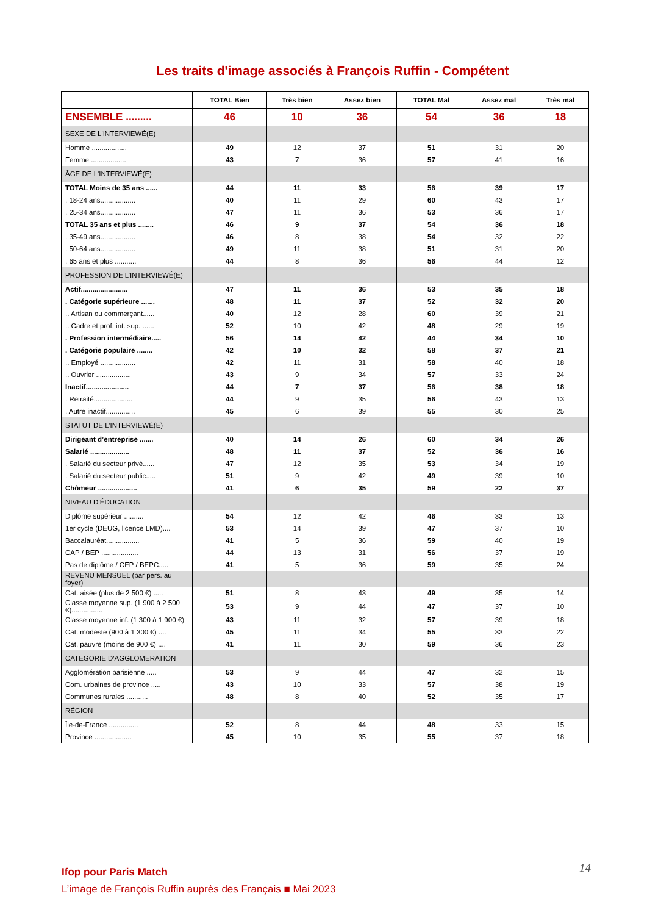Les traits d'image associés à François Ruffin - Compétent
| | TOTAL Bien | Très bien | Assez bien | TOTAL Mal | Assez mal | Très mal |
| --- | --- | --- | --- | --- | --- | --- |
| ENSEMBLE ......... | 46 | 10 | 36 | 54 | 36 | 18 |
| SEXE DE L'INTERVIEWÉ(E) | | | | | | |
| Homme .................. | 49 | 12 | 37 | 51 | 31 | 20 |
| Femme .................. | 43 | 7 | 36 | 57 | 41 | 16 |
| ÂGE DE L'INTERVIEWÉ(E) | | | | | | |
| TOTAL Moins de 35 ans ...... | 44 | 11 | 33 | 56 | 39 | 17 |
| . 18-24 ans.................. | 40 | 11 | 29 | 60 | 43 | 17 |
| . 25-34 ans.................. | 47 | 11 | 36 | 53 | 36 | 17 |
| TOTAL 35 ans et plus ........ | 46 | 9 | 37 | 54 | 36 | 18 |
| . 35-49 ans.................. | 46 | 8 | 38 | 54 | 32 | 22 |
| . 50-64 ans.................. | 49 | 11 | 38 | 51 | 31 | 20 |
| . 65 ans et plus ........... | 44 | 8 | 36 | 56 | 44 | 12 |
| PROFESSION DE L’INTERVIEWÉ(E) | | | | | | |
| Actif........................ | 47 | 11 | 36 | 53 | 35 | 18 |
| . Catégorie supérieure ....... | 48 | 11 | 37 | 52 | 32 | 20 |
| .. Artisan ou commerçant...... | 40 | 12 | 28 | 60 | 39 | 21 |
| .. Cadre et prof. int. sup. ...... | 52 | 10 | 42 | 48 | 29 | 19 |
| . Profession intermédiaire..... | 56 | 14 | 42 | 44 | 34 | 10 |
| . Catégorie populaire ........ | 42 | 10 | 32 | 58 | 37 | 21 |
| .. Employé .................. | 42 | 11 | 31 | 58 | 40 | 18 |
| .. Ouvrier .................. | 43 | 9 | 34 | 57 | 33 | 24 |
| Inactif...................... | 44 | 7 | 37 | 56 | 38 | 18 |
| . Retraité.................... | 44 | 9 | 35 | 56 | 43 | 13 |
| . Autre inactif............... | 45 | 6 | 39 | 55 | 30 | 25 |
| STATUT DE L’INTERVIEWÉ(E) | | | | | | |
| Dirigeant d’entreprise ....... | 40 | 14 | 26 | 60 | 34 | 26 |
| Salarié .................... | 48 | 11 | 37 | 52 | 36 | 16 |
| . Salarié du secteur privé...... | 47 | 12 | 35 | 53 | 34 | 19 |
| . Salarié du secteur public..... | 51 | 9 | 42 | 49 | 39 | 10 |
| Chômeur .................... | 41 | 6 | 35 | 59 | 22 | 37 |
| NIVEAU D’ÉDUCATION | | | | | | |
| Diplôme supérieur .......... | 54 | 12 | 42 | 46 | 33 | 13 |
| 1er cycle (DEUG, licence LMD).... | 53 | 14 | 39 | 47 | 37 | 10 |
| Baccalauréat................. | 41 | 5 | 36 | 59 | 40 | 19 |
| CAP / BEP ................... | 44 | 13 | 31 | 56 | 37 | 19 |
| Pas de diplôme / CEP / BEPC..... | 41 | 5 | 36 | 59 | 35 | 24 |
| REVENU MENSUEL (par pers. au foyer) | | | | | | |
| Cat. aisée (plus de 2 500 €) ..... | 51 | 8 | 43 | 49 | 35 | 14 |
| Classe moyenne sup. (1 900 à 2 500 €)................ | 53 | 9 | 44 | 47 | 37 | 10 |
| Classe moyenne inf. (1 300 à 1 900 €) | 43 | 11 | 32 | 57 | 39 | 18 |
| Cat. modeste (900 à 1 300 €) .... | 45 | 11 | 34 | 55 | 33 | 22 |
| Cat. pauvre (moins de 900 €) .... | 41 | 11 | 30 | 59 | 36 | 23 |
| CATEGORIE D'AGGLOMERATION | | | | | | |
| Agglomération parisienne ..... | 53 | 9 | 44 | 47 | 32 | 15 |
| Com. urbaines de province ..... | 43 | 10 | 33 | 57 | 38 | 19 |
| Communes rurales ........... | 48 | 8 | 40 | 52 | 35 | 17 |
| RÉGION | | | | | | |
| Île-de-France ............... | 52 | 8 | 44 | 48 | 33 | 15 |
| Province ................... | 45 | 10 | 35 | 55 | 37 | 18 |
Ifop pour Paris Match
L’image de François Ruffin auprès des Français ■ Mai 2023
14